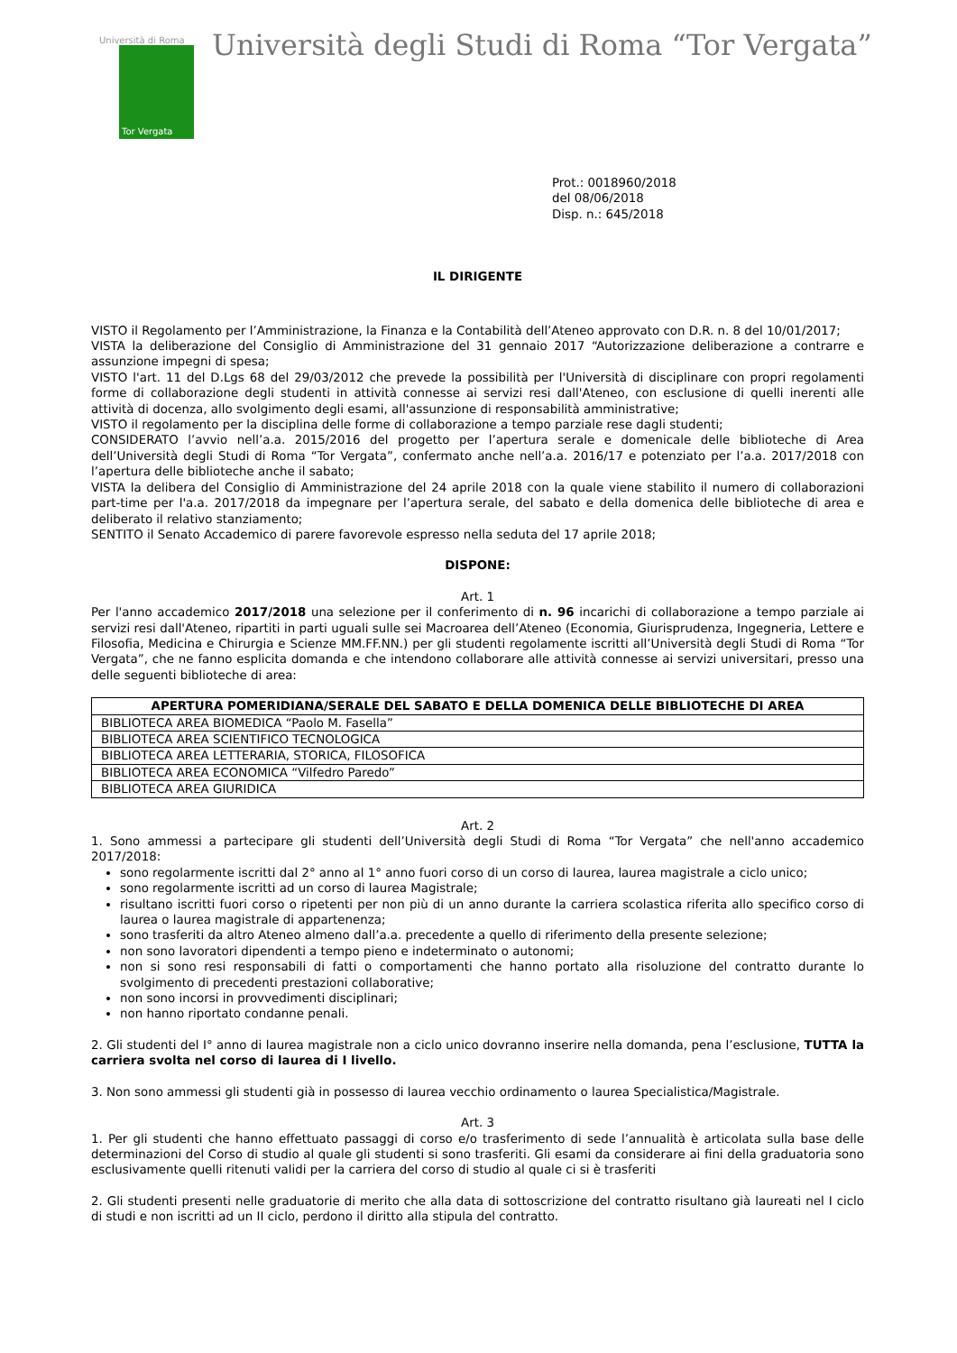Università di Roma
Tor Vergata
Università degli Studi di Roma “Tor Vergata”
Prot.: 0018960/2018
del 08/06/2018
Disp. n.: 645/2018
IL DIRIGENTE
VISTO il Regolamento per l’Amministrazione, la Finanza e la Contabilità dell’Ateneo approvato con D.R. n. 8 del 10/01/2017;
VISTA la deliberazione del Consiglio di Amministrazione del 31 gennaio 2017 “Autorizzazione deliberazione a contrarre e assunzione impegni di spesa;
VISTO l'art. 11 del D.Lgs 68 del 29/03/2012 che prevede la possibilità per l'Università di disciplinare con propri regolamenti forme di collaborazione degli studenti in attività connesse ai servizi resi dall'Ateneo, con esclusione di quelli inerenti alle attività di docenza, allo svolgimento degli esami, all'assunzione di responsabilità amministrative;
VISTO il regolamento per la disciplina delle forme di collaborazione a tempo parziale rese dagli studenti;
CONSIDERATO l’avvio nell’a.a. 2015/2016 del progetto per l’apertura serale e domenicale delle biblioteche di Area dell’Università degli Studi di Roma “Tor Vergata”, confermato anche nell’a.a. 2016/17 e potenziato per l’a.a. 2017/2018 con l’apertura delle biblioteche anche il sabato;
VISTA la delibera del Consiglio di Amministrazione del 24 aprile 2018 con la quale viene stabilito il numero di collaborazioni part-time per l'a.a. 2017/2018 da impegnare per l’apertura serale, del sabato e della domenica delle biblioteche di area e deliberato il relativo stanziamento;
SENTITO il Senato Accademico di parere favorevole espresso nella seduta del 17 aprile 2018;
DISPONE:
Art. 1
Per l'anno accademico 2017/2018 una selezione per il conferimento di n. 96 incarichi di collaborazione a tempo parziale ai servizi resi dall'Ateneo, ripartiti in parti uguali sulle sei Macroarea dell’Ateneo (Economia, Giurisprudenza, Ingegneria, Lettere e Filosofia, Medicina e Chirurgia e Scienze MM.FF.NN.) per gli studenti regolamente iscritti all’Università degli Studi di Roma “Tor Vergata”, che ne fanno esplicita domanda e che intendono collaborare alle attività connesse ai servizi universitari, presso una delle seguenti biblioteche di area:
| APERTURA POMERIDIANA/SERALE DEL SABATO E DELLA DOMENICA DELLE BIBLIOTECHE DI AREA |
| --- |
| BIBLIOTECA AREA BIOMEDICA “Paolo M. Fasella” |
| BIBLIOTECA AREA SCIENTIFICO TECNOLOGICA |
| BIBLIOTECA AREA LETTERARIA, STORICA, FILOSOFICA |
| BIBLIOTECA AREA ECONOMICA “Vilfedro Paredo” |
| BIBLIOTECA AREA GIURIDICA |
Art. 2
1. Sono ammessi a partecipare gli studenti dell’Università degli Studi di Roma “Tor Vergata” che nell'anno accademico 2017/2018:
sono regolarmente iscritti dal 2° anno al 1° anno fuori corso di un corso di laurea, laurea magistrale a ciclo unico;
sono regolarmente iscritti ad un corso di laurea Magistrale;
risultano iscritti fuori corso o ripetenti per non più di un anno durante la carriera scolastica riferita allo specifico corso di laurea o laurea magistrale di appartenenza;
sono trasferiti da altro Ateneo almeno dall’a.a. precedente a quello di riferimento della presente selezione;
non sono lavoratori dipendenti a tempo pieno e indeterminato o autonomi;
non si sono resi responsabili di fatti o comportamenti che hanno portato alla risoluzione del contratto durante lo svolgimento di precedenti prestazioni collaborative;
non sono incorsi in provvedimenti disciplinari;
non hanno riportato condanne penali.
2. Gli studenti del I° anno di laurea magistrale non a ciclo unico dovranno inserire nella domanda, pena l’esclusione, TUTTA la carriera svolta nel corso di laurea di I livello.
3. Non sono ammessi gli studenti già in possesso di laurea vecchio ordinamento o laurea Specialistica/Magistrale.
Art. 3
1. Per gli studenti che hanno effettuato passaggi di corso e/o trasferimento di sede l’annualità è articolata sulla base delle determinazioni del Corso di studio al quale gli studenti si sono trasferiti. Gli esami da considerare ai fini della graduatoria sono esclusivamente quelli ritenuti validi per la carriera del corso di studio al quale ci si è trasferiti
2. Gli studenti presenti nelle graduatorie di merito che alla data di sottoscrizione del contratto risultano già laureati nel I ciclo di studi e non iscritti ad un II ciclo, perdono il diritto alla stipula del contratto.